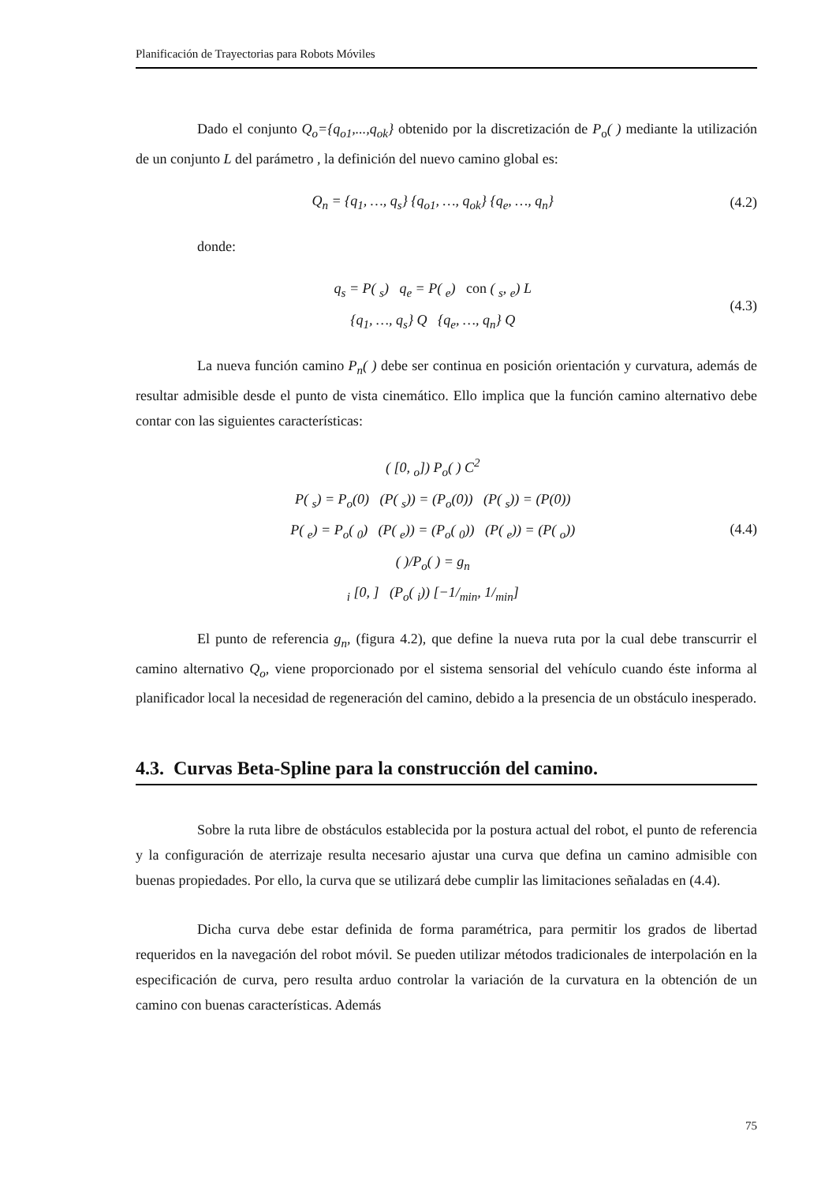Planificación de Trayectorias para Robots Móviles
Dado el conjunto Q<sub>o</sub>={q<sub>o1</sub>,...,q<sub>ok</sub>} obtenido por la discretización de P<sub>o</sub>( ) mediante la utilización de un conjunto L del parámetro , la definición del nuevo camino global es:
Q<sub>n</sub> = {q<sub>1</sub>, …, q<sub>s</sub>} {q<sub>o1</sub>, …, q<sub>ok</sub>} {q<sub>e</sub>, …, q<sub>n</sub>}
(4.2)
donde:
q<sub>s</sub> = P( <sub>s</sub>) q<sub>e</sub> = P( <sub>e</sub>) con ( <sub>s</sub>, <sub>e</sub>) L
{q<sub>1</sub>, …, q<sub>s</sub>} Q {q<sub>e</sub>, …, q<sub>n</sub>} Q
(4.3)
La nueva función camino P<sub>n</sub>( ) debe ser continua en posición orientación y curvatura, además de resultar admisible desde el punto de vista cinemático. Ello implica que la función camino alternativo debe contar con las siguientes características:
( [0, <sub>o</sub>]) P<sub>o</sub>( ) C<sup>2</sup>
P( <sub>s</sub>) = P<sub>o</sub>(0) (P( <sub>s</sub>)) = (P<sub>o</sub>(0)) (P( <sub>s</sub>)) = (P(0))
P( <sub>e</sub>) = P<sub>o</sub>( <sub>0</sub>) (P( <sub>e</sub>)) = (P<sub>o</sub>( <sub>0</sub>)) (P( <sub>e</sub>)) = (P( <sub>o</sub>))
( )/P<sub>o</sub>( ) = g<sub>n</sub>
<sub>i</sub> [0, ] (P<sub>o</sub>( <sub>i</sub>)) [−1/<sub>min</sub>, 1/<sub>min</sub>]
(4.4)
El punto de referencia g<sub>n</sub>, (figura 4.2), que define la nueva ruta por la cual debe transcurrir el camino alternativo Q<sub>o</sub>, viene proporcionado por el sistema sensorial del vehículo cuando éste informa al planificador local la necesidad de regeneración del camino, debido a la presencia de un obstáculo inesperado.
4.3. Curvas Beta-Spline para la construcción del camino.
Sobre la ruta libre de obstáculos establecida por la postura actual del robot, el punto de referencia y la configuración de aterrizaje resulta necesario ajustar una curva que defina un camino admisible con buenas propiedades. Por ello, la curva que se utilizará debe cumplir las limitaciones señaladas en (4.4).
Dicha curva debe estar definida de forma paramétrica, para permitir los grados de libertad requeridos en la navegación del robot móvil. Se pueden utilizar métodos tradicionales de interpolación en la especificación de curva, pero resulta arduo controlar la variación de la curvatura en la obtención de un camino con buenas características. Además
75